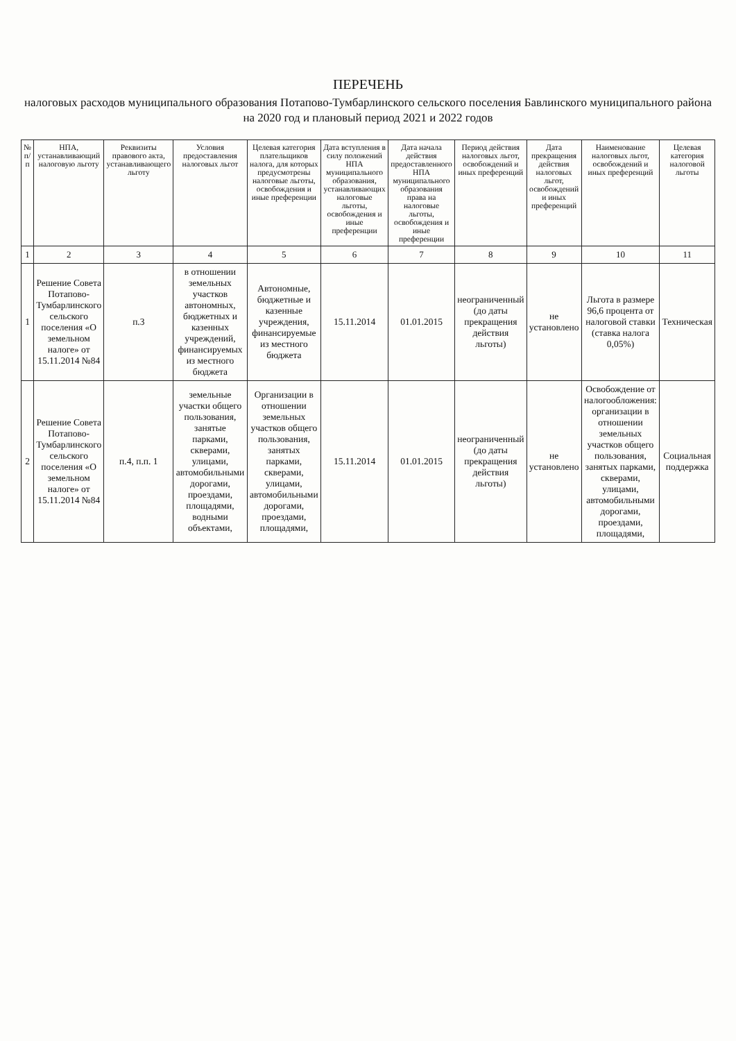ПЕРЕЧЕНЬ
налоговых расходов муниципального образования Потапово-Тумбарлинского сельского поселения Бавлинского муниципального района
на 2020 год и плановый период 2021 и 2022 годов
| № п/п | НПА, устанавливающий налоговую льготу | Реквизиты правового акта, устанавливающего льготу | Условия предоставления налоговых льгот | Целевая категория плательщиков налога, для которых предусмотрены налоговые льготы, освобождения и иные преференции | Дата вступления в силу положений НПА муниципального образования, устанавливающих налоговые льготы, освобождения и иные преференции | Дата начала действия предоставленного НПА муниципального образования права на налоговые льготы, освобождения и иные преференции | Период действия налоговых льгот, освобождений и иных преференций | Дата прекращения действия налоговых льгот, освобождений и иных преференций | Наименование налоговых льгот, освобождений и иных преференций | Целевая категория налоговой льготы |
| --- | --- | --- | --- | --- | --- | --- | --- | --- | --- | --- |
| 1 | 2 | 3 | 4 | 5 | 6 | 7 | 8 | 9 | 10 | 11 |
| 1 | Решение Совета Потапово-Тумбарлинского сельского поселения «О земельном налоге» от 15.11.2014 №84 | п.3 | в отношении земельных участков автономных, бюджетных и казенных учреждений, финансируемых из местного бюджета | Автономные, бюджетные и казенные учреждения, финансируемые из местного бюджета | 15.11.2014 | 01.01.2015 | неограниченный (до даты прекращения действия льготы) | не установлено | Льгота в размере 96,6 процента от налоговой ставки (ставка налога 0,05%) | Техническая |
| 2 | Решение Совета Потапово-Тумбарлинского сельского поселения «О земельном налоге» от 15.11.2014 №84 | п.4, п.п. 1 | земельные участки общего пользования, занятые парками, скверами, улицами, автомобильными дорогами, проездами, площадями, водными объектами, | Организации в отношении земельных участков общего пользования, занятых парками, скверами, улицами, автомобильными дорогами, проездами, площадями, | 15.11.2014 | 01.01.2015 | неограниченный (до даты прекращения действия льготы) | не установлено | Освобождение от налогообложения: организации в отношении земельных участков общего пользования, занятых парками, скверами, улицами, автомобильными дорогами, проездами, площадями, | Социальная поддержка |